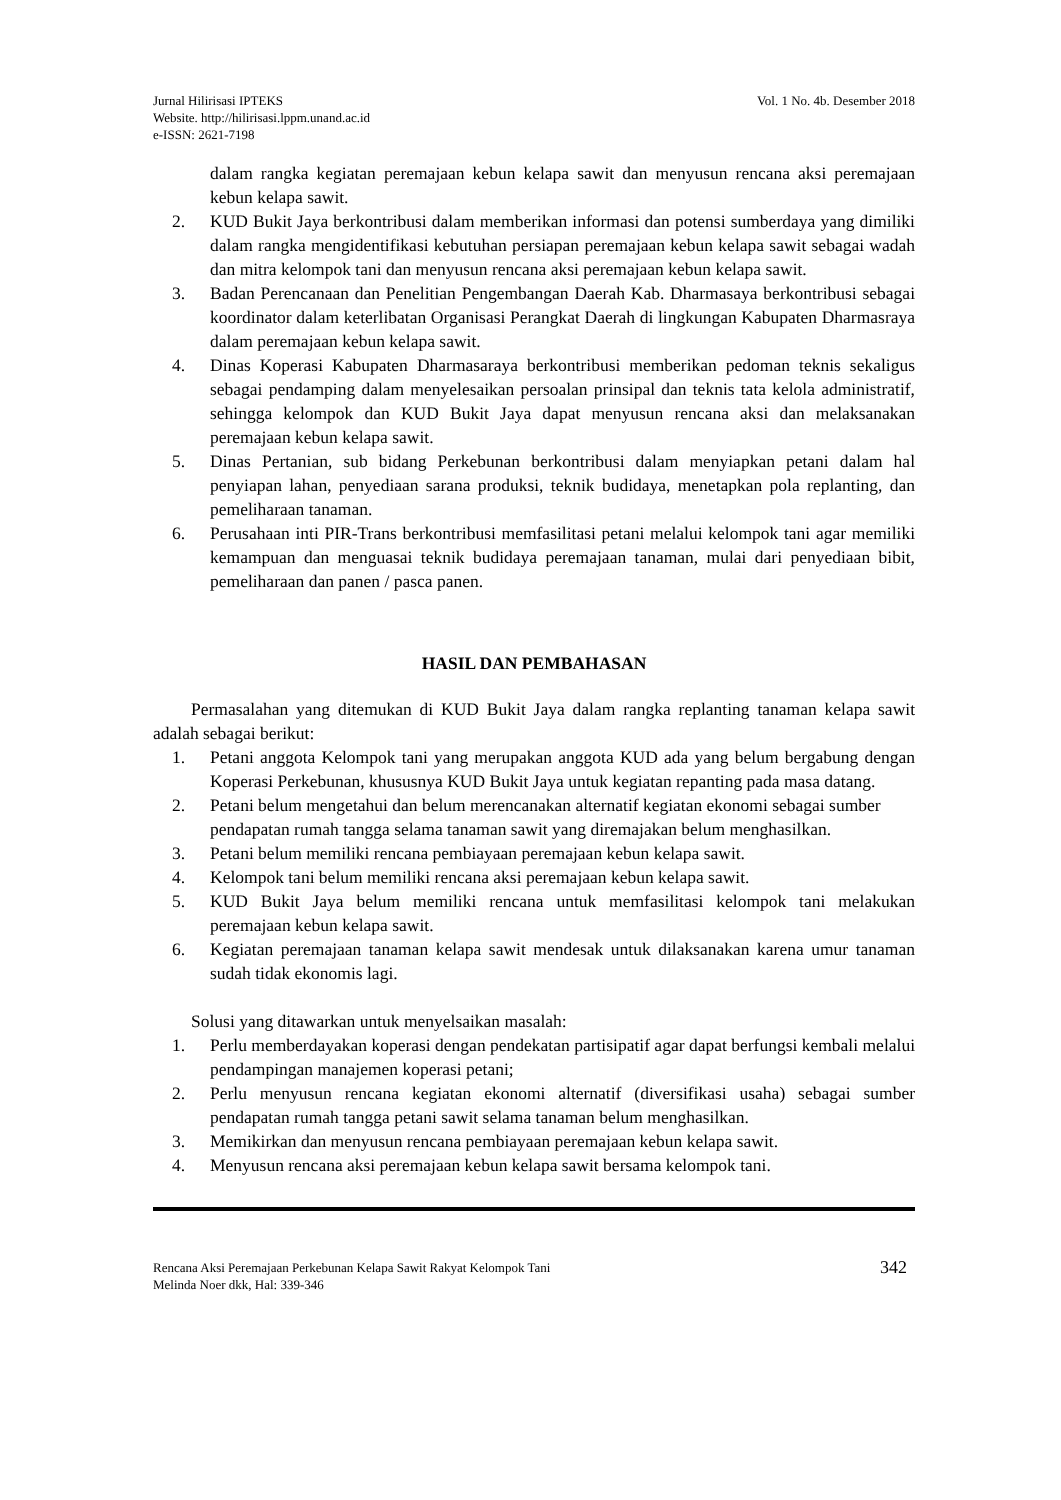Jurnal Hilirisasi IPTEKS
Website. http://hilirisasi.lppm.unand.ac.id
e-ISSN: 2621-7198
Vol. 1 No. 4b. Desember 2018
dalam rangka kegiatan peremajaan kebun kelapa sawit dan menyusun rencana aksi peremajaan kebun kelapa sawit.
2. KUD Bukit Jaya berkontribusi dalam memberikan informasi dan potensi sumberdaya yang dimiliki dalam rangka mengidentifikasi kebutuhan persiapan peremajaan kebun kelapa sawit sebagai wadah dan mitra kelompok tani dan menyusun rencana aksi peremajaan kebun kelapa sawit.
3. Badan Perencanaan dan Penelitian Pengembangan Daerah Kab. Dharmasaya berkontribusi sebagai koordinator dalam keterlibatan Organisasi Perangkat Daerah di lingkungan Kabupaten Dharmasraya dalam peremajaan kebun kelapa sawit.
4. Dinas Koperasi Kabupaten Dharmasaraya berkontribusi memberikan pedoman teknis sekaligus sebagai pendamping dalam menyelesaikan persoalan prinsipal dan teknis tata kelola administratif, sehingga kelompok dan KUD Bukit Jaya dapat menyusun rencana aksi dan melaksanakan peremajaan kebun kelapa sawit.
5. Dinas Pertanian, sub bidang Perkebunan berkontribusi dalam menyiapkan petani dalam hal penyiapan lahan, penyediaan sarana produksi, teknik budidaya, menetapkan pola replanting, dan pemeliharaan tanaman.
6. Perusahaan inti PIR-Trans berkontribusi memfasilitasi petani melalui kelompok tani agar memiliki kemampuan dan menguasai teknik budidaya peremajaan tanaman, mulai dari penyediaan bibit, pemeliharaan dan panen / pasca panen.
HASIL DAN PEMBAHASAN
Permasalahan yang ditemukan di KUD Bukit Jaya dalam rangka replanting tanaman kelapa sawit adalah sebagai berikut:
1. Petani anggota Kelompok tani yang merupakan anggota KUD ada yang belum bergabung dengan Koperasi Perkebunan, khususnya KUD Bukit Jaya untuk kegiatan repanting pada masa datang.
2. Petani belum mengetahui dan belum merencanakan alternatif kegiatan ekonomi sebagai sumber pendapatan rumah tangga selama tanaman sawit yang diremajakan belum menghasilkan.
3. Petani belum memiliki rencana pembiayaan peremajaan kebun kelapa sawit.
4. Kelompok tani belum memiliki rencana aksi peremajaan kebun kelapa sawit.
5. KUD Bukit Jaya belum memiliki rencana untuk memfasilitasi kelompok tani melakukan peremajaan kebun kelapa sawit.
6. Kegiatan peremajaan tanaman kelapa sawit mendesak untuk dilaksanakan karena umur tanaman sudah tidak ekonomis lagi.
Solusi yang ditawarkan untuk menyelsaikan masalah:
1. Perlu memberdayakan koperasi dengan pendekatan partisipatif agar dapat berfungsi kembali melalui pendampingan manajemen koperasi petani;
2. Perlu menyusun rencana kegiatan ekonomi alternatif (diversifikasi usaha) sebagai sumber pendapatan rumah tangga petani sawit selama tanaman belum menghasilkan.
3. Memikirkan dan menyusun rencana pembiayaan peremajaan kebun kelapa sawit.
4. Menyusun rencana aksi peremajaan kebun kelapa sawit bersama kelompok tani.
Rencana Aksi Peremajaan Perkebunan Kelapa Sawit Rakyat Kelompok Tani
Melinda Noer dkk, Hal: 339-346
342